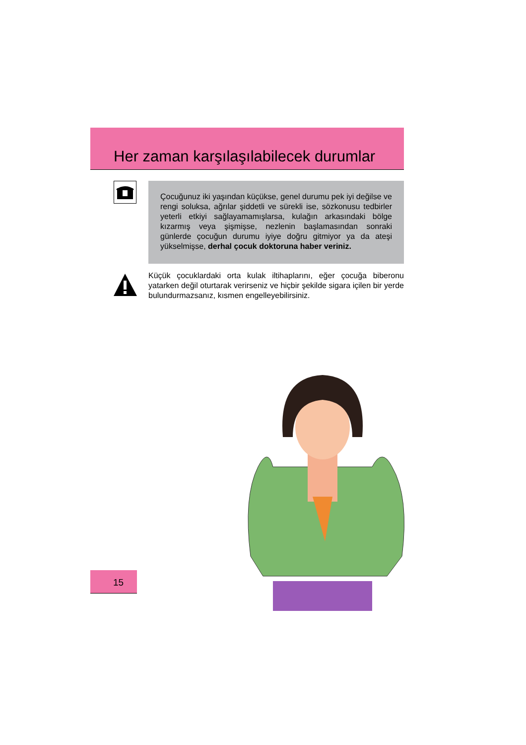Her zaman karşılaşılabilecek durumlar
Çocuğunuz iki yaşından küçükse, genel durumu pek iyi değilse ve rengi soluksa, ağrılar şiddetli ve sürekli ise, sözkonusu tedbirler yeterli etkiyi sağlayamamışlarsa, kulağın arkasındaki bölge kızarmış veya şişmişse, nezlenin başlamasından sonraki günlerde çocuğun durumu iyiye doğru gitmiyor ya da ateşi yükselmişse, derhal çocuk doktoruna haber veriniz.
Küçük çocuklardaki orta kulak iltihaplarını, eğer çocuğa biberonu yatarken değil oturtarak verirseniz ve hiçbir şekilde sigara içilen bir yerde bulundurmazsanız, kısmen engelleyebilirsiniz.
15